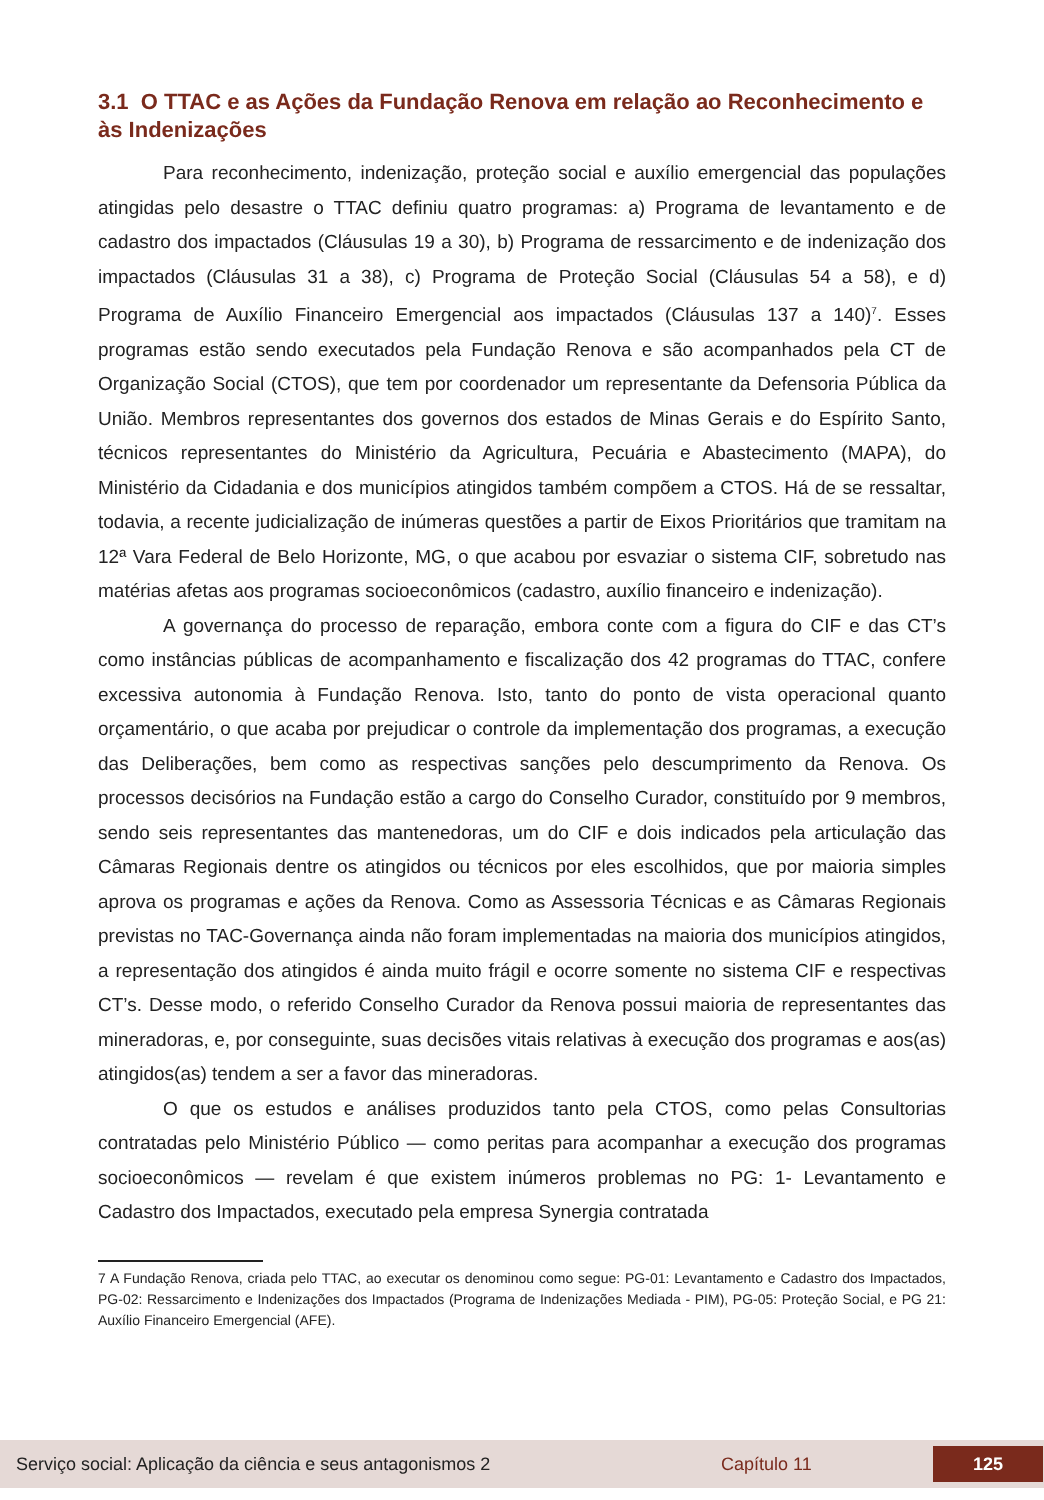3.1 O TTAC e as Ações da Fundação Renova em relação ao Reconhecimento e às Indenizações
Para reconhecimento, indenização, proteção social e auxílio emergencial das populações atingidas pelo desastre o TTAC definiu quatro programas: a) Programa de levantamento e de cadastro dos impactados (Cláusulas 19 a 30), b) Programa de ressarcimento e de indenização dos impactados (Cláusulas 31 a 38), c) Programa de Proteção Social (Cláusulas 54 a 58), e d) Programa de Auxílio Financeiro Emergencial aos impactados (Cláusulas 137 a 140)<sup>7</sup>. Esses programas estão sendo executados pela Fundação Renova e são acompanhados pela CT de Organização Social (CTOS), que tem por coordenador um representante da Defensoria Pública da União. Membros representantes dos governos dos estados de Minas Gerais e do Espírito Santo, técnicos representantes do Ministério da Agricultura, Pecuária e Abastecimento (MAPA), do Ministério da Cidadania e dos municípios atingidos também compõem a CTOS. Há de se ressaltar, todavia, a recente judicialização de inúmeras questões a partir de Eixos Prioritários que tramitam na 12ª Vara Federal de Belo Horizonte, MG, o que acabou por esvaziar o sistema CIF, sobretudo nas matérias afetas aos programas socioeconômicos (cadastro, auxílio financeiro e indenização).
A governança do processo de reparação, embora conte com a figura do CIF e das CT’s como instâncias públicas de acompanhamento e fiscalização dos 42 programas do TTAC, confere excessiva autonomia à Fundação Renova. Isto, tanto do ponto de vista operacional quanto orçamentário, o que acaba por prejudicar o controle da implementação dos programas, a execução das Deliberações, bem como as respectivas sanções pelo descumprimento da Renova. Os processos decisórios na Fundação estão a cargo do Conselho Curador, constituído por 9 membros, sendo seis representantes das mantenedoras, um do CIF e dois indicados pela articulação das Câmaras Regionais dentre os atingidos ou técnicos por eles escolhidos, que por maioria simples aprova os programas e ações da Renova. Como as Assessoria Técnicas e as Câmaras Regionais previstas no TAC-Governança ainda não foram implementadas na maioria dos municípios atingidos, a representação dos atingidos é ainda muito frágil e ocorre somente no sistema CIF e respectivas CT’s. Desse modo, o referido Conselho Curador da Renova possui maioria de representantes das mineradoras, e, por conseguinte, suas decisões vitais relativas à execução dos programas e aos(as) atingidos(as) tendem a ser a favor das mineradoras.
O que os estudos e análises produzidos tanto pela CTOS, como pelas Consultorias contratadas pelo Ministério Público — como peritas para acompanhar a execução dos programas socioeconômicos — revelam é que existem inúmeros problemas no PG: 1- Levantamento e Cadastro dos Impactados, executado pela empresa Synergia contratada
7 A Fundação Renova, criada pelo TTAC, ao executar os denominou como segue: PG-01: Levantamento e Cadastro dos Impactados, PG-02: Ressarcimento e Indenizações dos Impactados (Programa de Indenizações Mediada - PIM), PG-05: Proteção Social, e PG 21: Auxílio Financeiro Emergencial (AFE).
Serviço social: Aplicação da ciência e seus antagonismos 2 Capítulo 11 125